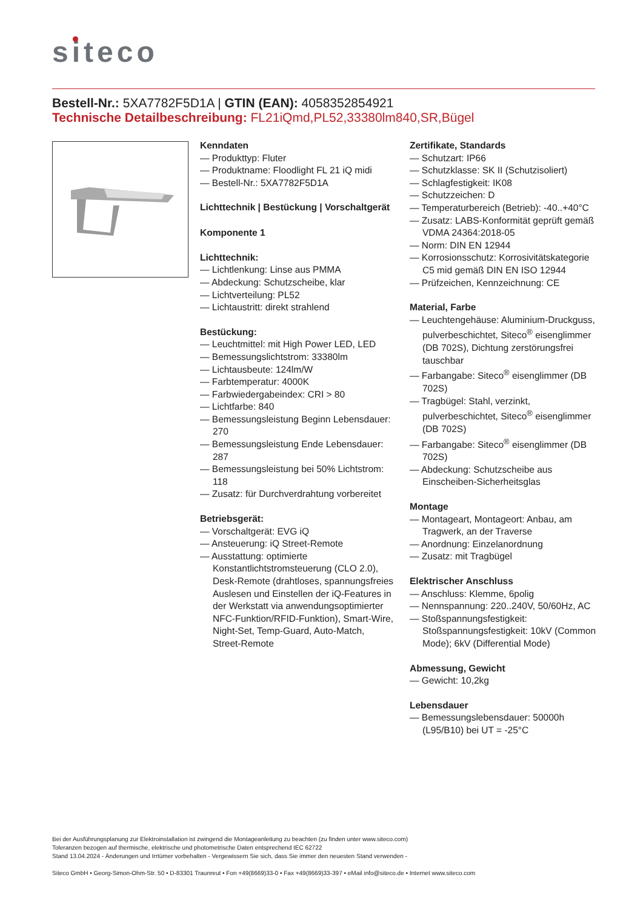siteco
Bestell-Nr.: 5XA7782F5D1A | GTIN (EAN): 4058352854921
Technische Detailbeschreibung: FL21iQmd,PL52,33380lm840,SR,Bügel
Kenndaten
Produkttyp: Fluter
Produktname: Floodlight FL 21 iQ midi
Bestell-Nr.: 5XA7782F5D1A
Lichttechnik | Bestückung | Vorschaltgerät
Komponente 1
Lichttechnik:
Lichtlenkung: Linse aus PMMA
Abdeckung: Schutzscheibe, klar
Lichtverteilung: PL52
Lichtaustritt: direkt strahlend
Bestückung:
Leuchtmittel: mit High Power LED, LED
Bemessungslichtstrom: 33380lm
Lichtausbeute: 124lm/W
Farbtemperatur: 4000K
Farbwiedergabeindex: CRI > 80
Lichtfarbe: 840
Bemessungsleistung Beginn Lebensdauer: 270
Bemessungsleistung Ende Lebensdauer: 287
Bemessungsleistung bei 50% Lichtstrom: 118
Zusatz: für Durchverdrahtung vorbereitet
Betriebsgerät:
Vorschaltgerät: EVG iQ
Ansteuerung: iQ Street-Remote
Ausstattung: optimierte Konstantlichtstromsteuerung (CLO 2.0), Desk-Remote (drahtloses, spannungsfreies Auslesen und Einstellen der iQ-Features in der Werkstatt via anwendungsoptimierter NFC-Funktion/RFID-Funktion), Smart-Wire, Night-Set, Temp-Guard, Auto-Match, Street-Remote
Zertifikate, Standards
Schutzart: IP66
Schutzklasse: SK II (Schutzisoliert)
Schlagfestigkeit: IK08
Schutzzeichen: D
Temperaturbereich (Betrieb): -40..+40°C
Zusatz: LABS-Konformität geprüft gemäß VDMA 24364:2018-05
Norm: DIN EN 12944
Korrosionsschutz: Korrosivitätskategorie C5 mid gemäß DIN EN ISO 12944
Prüfzeichen, Kennzeichnung: CE
Material, Farbe
Leuchtengehäuse: Aluminium-Druckguss, pulverbeschichtet, Siteco<sup>®</sup> eisenglimmer (DB 702S), Dichtung zerstörungsfrei tauschbar
Farbangabe: Siteco<sup>®</sup> eisenglimmer (DB 702S)
Tragbügel: Stahl, verzinkt, pulverbeschichtet, Siteco<sup>®</sup> eisenglimmer (DB 702S)
Farbangabe: Siteco<sup>®</sup> eisenglimmer (DB 702S)
Abdeckung: Schutzscheibe aus Einscheiben-Sicherheitsglas
Montage
Montageart, Montageort: Anbau, am Tragwerk, an der Traverse
Anordnung: Einzelanordnung
Zusatz: mit Tragbügel
Elektrischer Anschluss
Anschluss: Klemme, 6polig
Nennspannung: 220..240V, 50/60Hz, AC
Stoßspannungsfestigkeit: Stoßspannungsfestigkeit: 10kV (Common Mode); 6kV (Differential Mode)
Abmessung, Gewicht
Gewicht: 10,2kg
Lebensdauer
Bemessungslebensdauer: 50000h (L95/B10) bei UT = -25°C
Bei der Ausführungsplanung zur Elektroinstallation ist zwingend die Montageanleitung zu beachten (zu finden unter www.siteco.com)
Toleranzen bezogen auf thermische, elektrische und photometrische Daten entsprechend IEC 62722
Stand 13.04.2024 - Änderungen und Irrtümer vorbehalten - Vergewissern Sie sich, dass Sie immer den neuesten Stand verwenden -
Siteco GmbH • Georg-Simon-Ohm-Str. 50 • D-83301 Traunreut • Fon +49(8669)33-0 • Fax +49(8669)33-397 • eMail info@siteco.de • Internet www.siteco.com